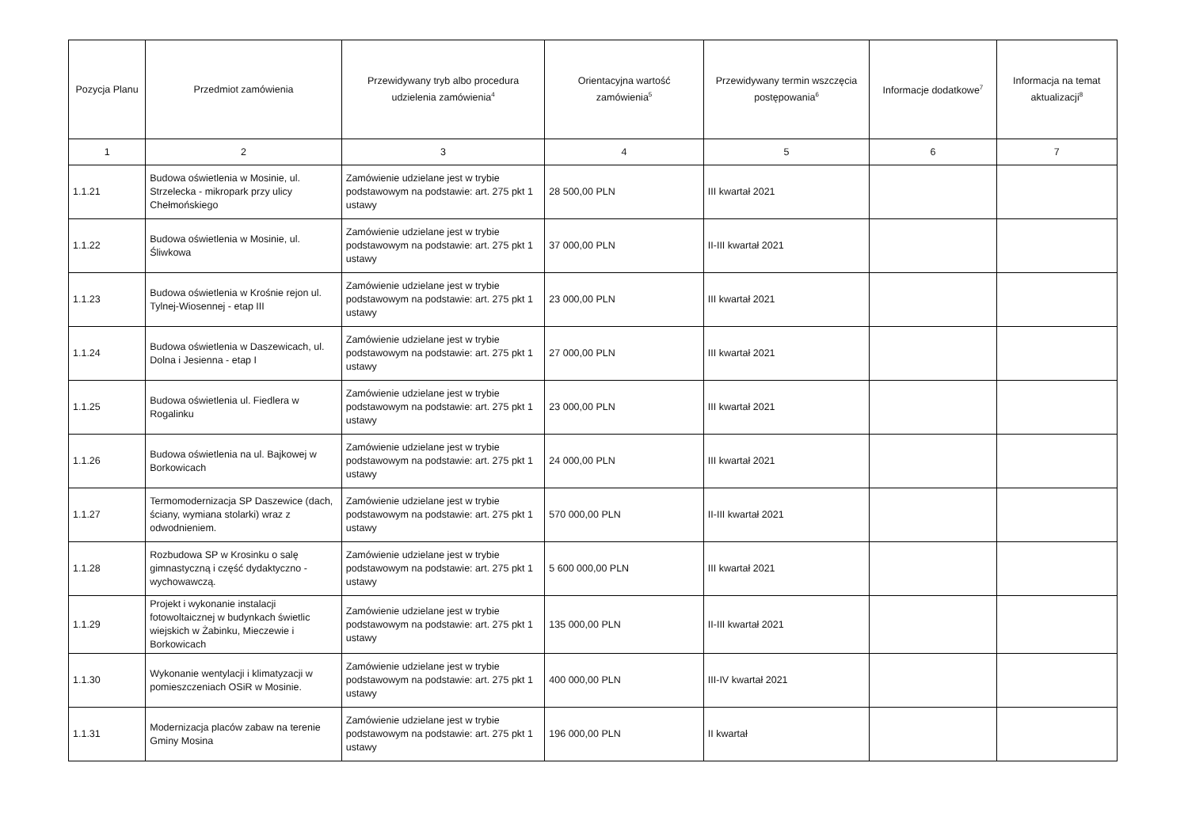| Pozycja Planu | Przedmiot zamówienia | Przewidywany tryb albo procedura udzielenia zamówienia<sup>4</sup> | Orientacyjna wartość zamówienia<sup>5</sup> | Przewidywany termin wszczęcia postępowania<sup>6</sup> | Informacje dodatkowe<sup>7</sup> | Informacja na temat aktualizacji<sup>8</sup> |
| --- | --- | --- | --- | --- | --- | --- |
| 1 | 2 | 3 | 4 | 5 | 6 | 7 |
| 1.1.21 | Budowa oświetlenia w Mosinie, ul. Strzelecka - mikropark przy ulicy Chełmońskiego | Zamówienie udzielane jest w trybie podstawowym na podstawie: art. 275 pkt 1 ustawy | 28 500,00 PLN | III kwartał 2021 | | |
| 1.1.22 | Budowa oświetlenia w Mosinie, ul. Śliwkowa | Zamówienie udzielane jest w trybie podstawowym na podstawie: art. 275 pkt 1 ustawy | 37 000,00 PLN | II-III kwartał 2021 | | |
| 1.1.23 | Budowa oświetlenia w Krośnie rejon ul. Tylnej-Wiosennej - etap III | Zamówienie udzielane jest w trybie podstawowym na podstawie: art. 275 pkt 1 ustawy | 23 000,00 PLN | III kwartał 2021 | | |
| 1.1.24 | Budowa oświetlenia w Daszewicach, ul. Dolna i Jesienna - etap I | Zamówienie udzielane jest w trybie podstawowym na podstawie: art. 275 pkt 1 ustawy | 27 000,00 PLN | III kwartał 2021 | | |
| 1.1.25 | Budowa oświetlenia ul. Fiedlera w Rogalinku | Zamówienie udzielane jest w trybie podstawowym na podstawie: art. 275 pkt 1 ustawy | 23 000,00 PLN | III kwartał 2021 | | |
| 1.1.26 | Budowa oświetlenia na ul. Bajkowej w Borkowicach | Zamówienie udzielane jest w trybie podstawowym na podstawie: art. 275 pkt 1 ustawy | 24 000,00 PLN | III kwartał 2021 | | |
| 1.1.27 | Termomodernizacja SP Daszewice (dach, ściany, wymiana stolarki) wraz z odwodnieniem. | Zamówienie udzielane jest w trybie podstawowym na podstawie: art. 275 pkt 1 ustawy | 570 000,00 PLN | II-III kwartał 2021 | | |
| 1.1.28 | Rozbudowa SP w Krosinku o salę gimnastyczną i część dydaktyczno - wychowawczą. | Zamówienie udzielane jest w trybie podstawowym na podstawie: art. 275 pkt 1 ustawy | 5 600 000,00 PLN | III kwartał 2021 | | |
| 1.1.29 | Projekt i wykonanie instalacji fotowoltaicznej w budynkach świetlic wiejskich w Żabinku, Mieczewie i Borkowicach | Zamówienie udzielane jest w trybie podstawowym na podstawie: art. 275 pkt 1 ustawy | 135 000,00 PLN | II-III kwartał 2021 | | |
| 1.1.30 | Wykonanie wentylacji i klimatyzacji w pomieszczeniach OSiR w Mosinie. | Zamówienie udzielane jest w trybie podstawowym na podstawie: art. 275 pkt 1 ustawy | 400 000,00 PLN | III-IV kwartał 2021 | | |
| 1.1.31 | Modernizacja placów zabaw na terenie Gminy Mosina | Zamówienie udzielane jest w trybie podstawowym na podstawie: art. 275 pkt 1 ustawy | 196 000,00 PLN | II kwartał | | |